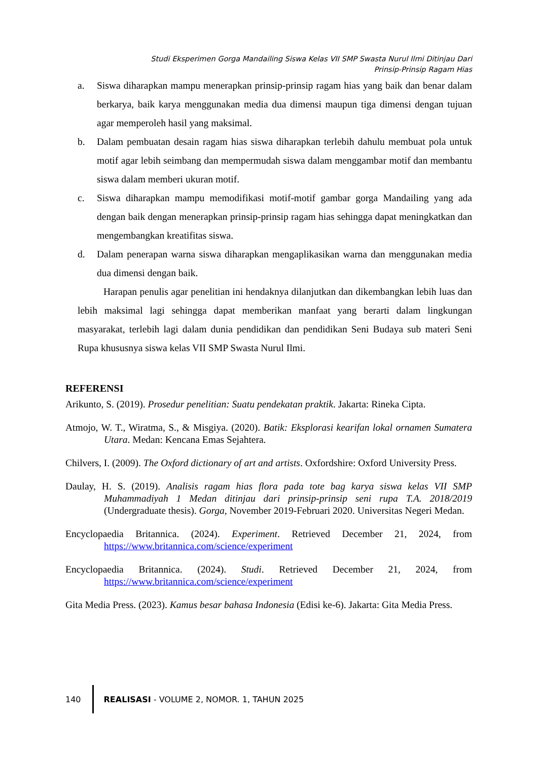Studi Eksperimen Gorga Mandailing Siswa Kelas VII SMP Swasta Nurul Ilmi Ditinjau Dari
Prinsip-Prinsip Ragam Hias
a. Siswa diharapkan mampu menerapkan prinsip-prinsip ragam hias yang baik dan benar dalam berkarya, baik karya menggunakan media dua dimensi maupun tiga dimensi dengan tujuan agar memperoleh hasil yang maksimal.
b. Dalam pembuatan desain ragam hias siswa diharapkan terlebih dahulu membuat pola untuk motif agar lebih seimbang dan mempermudah siswa dalam menggambar motif dan membantu siswa dalam memberi ukuran motif.
c. Siswa diharapkan mampu memodifikasi motif-motif gambar gorga Mandailing yang ada dengan baik dengan menerapkan prinsip-prinsip ragam hias sehingga dapat meningkatkan dan mengembangkan kreatifitas siswa.
d. Dalam penerapan warna siswa diharapkan mengaplikasikan warna dan menggunakan media dua dimensi dengan baik.
Harapan penulis agar penelitian ini hendaknya dilanjutkan dan dikembangkan lebih luas dan lebih maksimal lagi sehingga dapat memberikan manfaat yang berarti dalam lingkungan masyarakat, terlebih lagi dalam dunia pendidikan dan pendidikan Seni Budaya sub materi Seni Rupa khususnya siswa kelas VII SMP Swasta Nurul Ilmi.
REFERENSI
Arikunto, S. (2019). Prosedur penelitian: Suatu pendekatan praktik. Jakarta: Rineka Cipta.
Atmojo, W. T., Wiratma, S., & Misgiya. (2020). Batik: Eksplorasi kearifan lokal ornamen Sumatera Utara. Medan: Kencana Emas Sejahtera.
Chilvers, I. (2009). The Oxford dictionary of art and artists. Oxfordshire: Oxford University Press.
Daulay, H. S. (2019). Analisis ragam hias flora pada tote bag karya siswa kelas VII SMP Muhammadiyah 1 Medan ditinjau dari prinsip-prinsip seni rupa T.A. 2018/2019 (Undergraduate thesis). Gorga, November 2019-Februari 2020. Universitas Negeri Medan.
Encyclopaedia Britannica. (2024). Experiment. Retrieved December 21, 2024, from https://www.britannica.com/science/experiment
Encyclopaedia Britannica. (2024). Studi. Retrieved December 21, 2024, from https://www.britannica.com/science/experiment
Gita Media Press. (2023). Kamus besar bahasa Indonesia (Edisi ke-6). Jakarta: Gita Media Press.
140 REALISASI - VOLUME 2, NOMOR. 1, TAHUN 2025